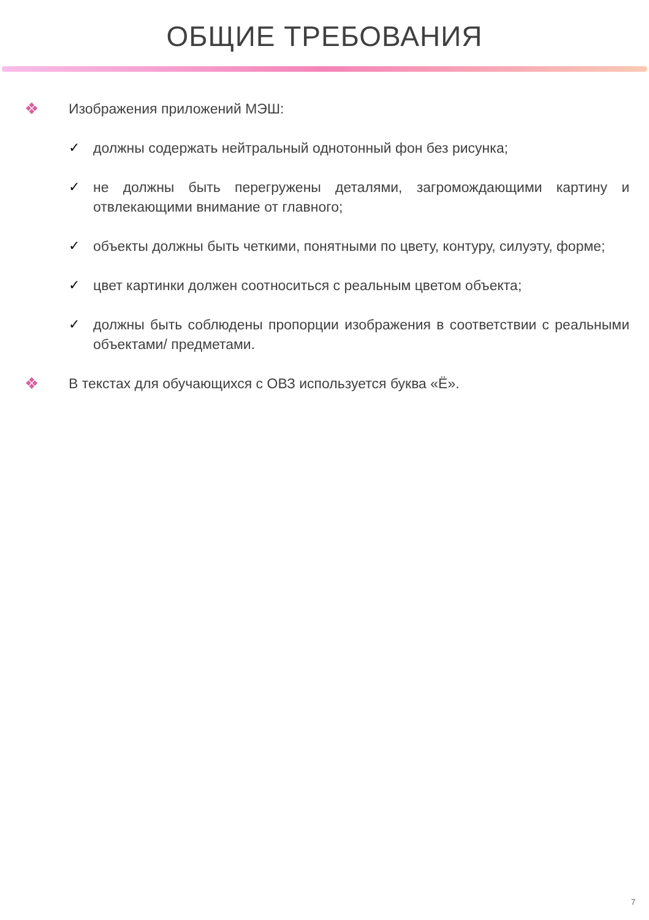ОБЩИЕ ТРЕБОВАНИЯ
❖ Изображения приложений МЭШ:
✓ должны содержать нейтральный однотонный фон без рисунка;
✓ не должны быть перегружены деталями, загромождающими картину и отвлекающими внимание от главного;
✓ объекты должны быть четкими, понятными по цвету, контуру, силуэту, форме;
✓ цвет картинки должен соотноситься с реальным цветом объекта;
✓ должны быть соблюдены пропорции изображения в соответствии с реальными объектами/ предметами.
❖ В текстах для обучающихся с ОВЗ используется буква «Ё».
7